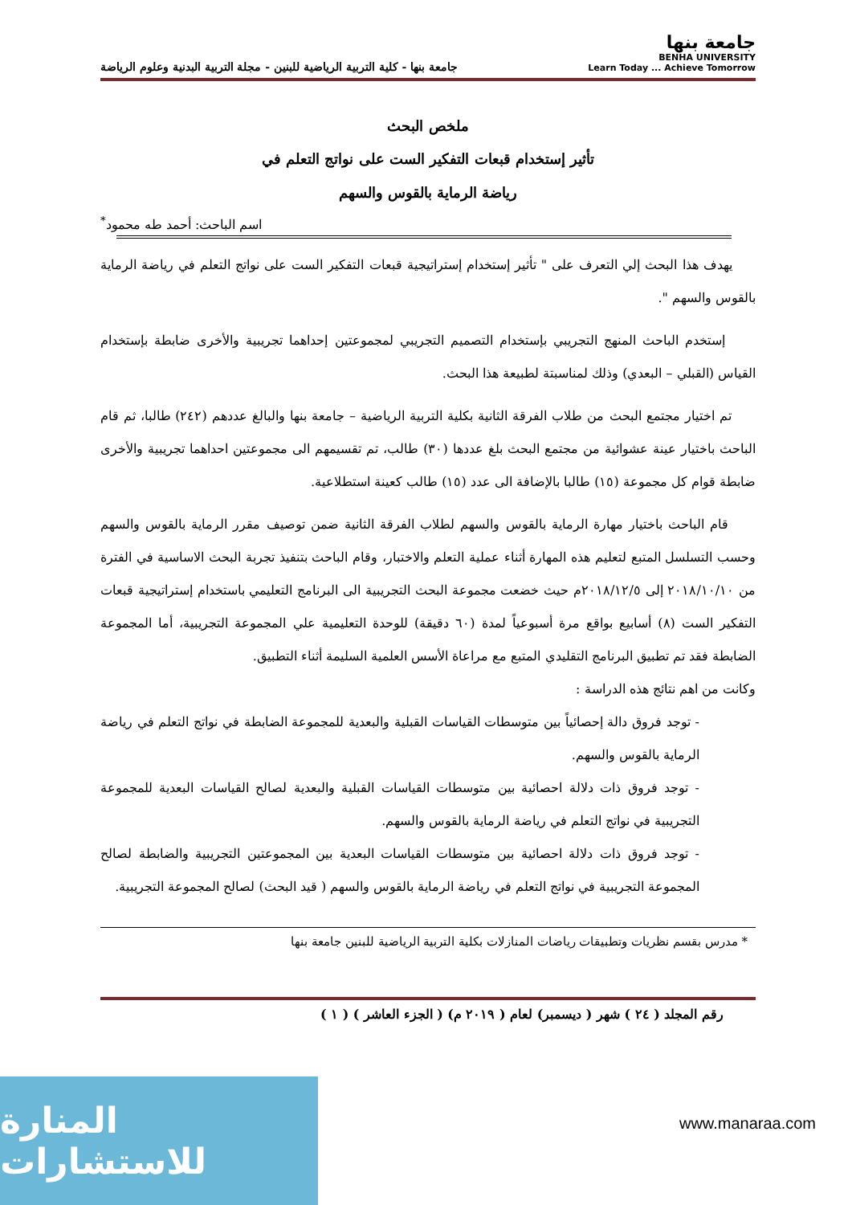جامعة بنها
BENHA UNIVERSITY
Learn Today ... Achieve Tomorrow
جامعة بنها - كلية التربية الرياضية للبنين - مجلة التربية البدنية وعلوم الرياضة
ملخص البحث
تأثير إستخدام قبعات التفكير الست على نواتج التعلم في
رياضة الرماية بالقوس والسهم
اسم الباحث: أحمد طه محمود<sup>*</sup>
يهدف هذا البحث إلي التعرف على " تأثير إستخدام إستراتيجية قبعات التفكير الست على نواتج التعلم في رياضة الرماية بالقوس والسهم ".
إستخدم الباحث المنهج التجريبي بإستخدام التصميم التجريبي لمجموعتين إحداهما تجريبية والأخرى ضابطة بإستخدام القياس (القبلي – البعدي) وذلك لمناسبتة لطبيعة هذا البحث.
تم اختيار مجتمع البحث من طلاب الفرقة الثانية بكلية التربية الرياضية – جامعة بنها والبالغ عددهم (٢٤٢) طالبا، ثم قام الباحث باختيار عينة عشوائية من مجتمع البحث بلغ عددها (٣٠) طالب، تم تقسيمهم الى مجموعتين احداهما تجريبية والأخرى ضابطة قوام كل مجموعة (١٥) طالبا بالإضافة الى عدد (١٥) طالب كعينة استطلاعية.
قام الباحث باختيار مهارة الرماية بالقوس والسهم لطلاب الفرقة الثانية ضمن توصيف مقرر الرماية بالقوس والسهم وحسب التسلسل المتبع لتعليم هذه المهارة أثناء عملية التعلم والاختبار، وقام الباحث بتنفيذ تجربة البحث الاساسية في الفترة من ٢٠١٨/١٠/١٠ إلى ٢٠١٨/١٢/٥م حيث خضعت مجموعة البحث التجريبية الى البرنامج التعليمي باستخدام إستراتيجية قبعات التفكير الست (٨) أسابيع بواقع مرة أسبوعياً لمدة (٦٠ دقيقة) للوحدة التعليمية علي المجموعة التجريبية، أما المجموعة الضابطة فقد تم تطبيق البرنامج التقليدي المتبع مع مراعاة الأسس العلمية السليمة أثناء التطبيق.
وكانت من اهم نتائج هذه الدراسة :
- توجد فروق دالة إحصائياً بين متوسطات القياسات القبلية والبعدية للمجموعة الضابطة في نواتج التعلم في رياضة الرماية بالقوس والسهم.
- توجد فروق ذات دلالة احصائية بين متوسطات القياسات القبلية والبعدية لصالح القياسات البعدية للمجموعة التجريبية في نواتج التعلم في رياضة الرماية بالقوس والسهم.
- توجد فروق ذات دلالة احصائية بين متوسطات القياسات البعدية بين المجموعتين التجريبية والضابطة لصالح المجموعة التجريبية في نواتج التعلم في رياضة الرماية بالقوس والسهم ( قيد البحث) لصالح المجموعة التجريبية.
* مدرس بقسم نظريات وتطبيقات رياضات المنازلات بكلية التربية الرياضية للبنين جامعة بنها
رقم المجلد ( ٢٤ ) شهر ( ديسمبر) لعام ( ٢٠١٩ م) ( الجزء العاشر ) ( ١ )
المنارة للاستشارات
www.manaraa.com